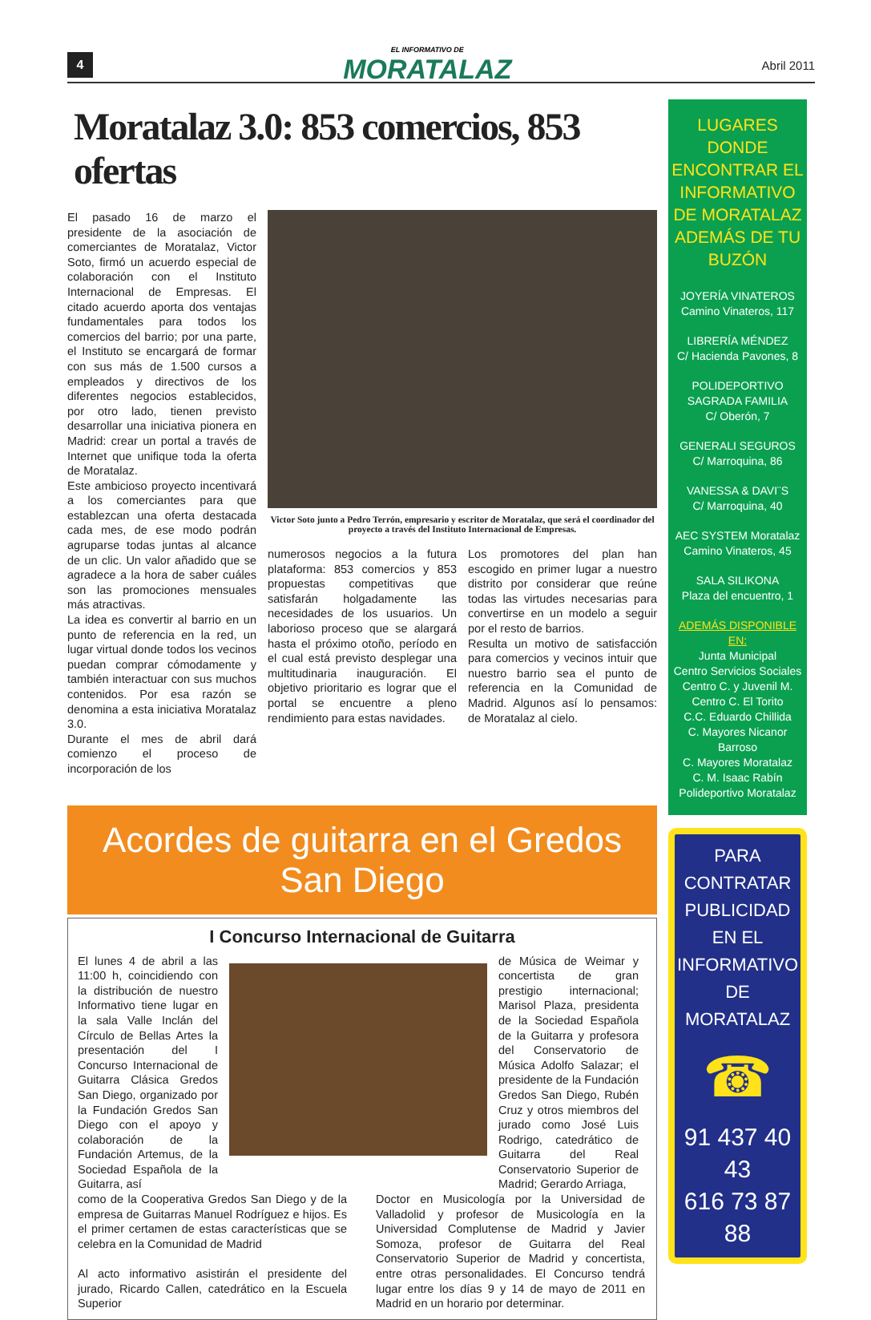4
EL INFORMATIVO DE
MORATALAZ
Abril 2011
Moratalaz 3.0: 853 comercios, 853 ofertas
El pasado 16 de marzo el presidente de la asociación de comerciantes de Moratalaz, Victor Soto, firmó un acuerdo especial de colaboración con el Instituto Internacional de Empresas. El citado acuerdo aporta dos ventajas fundamentales para todos los comercios del barrio; por una parte, el Instituto se encargará de formar con sus más de 1.500 cursos a empleados y directivos de los diferentes negocios establecidos, por otro lado, tienen previsto desarrollar una iniciativa pionera en Madrid: crear un portal a través de Internet que unifique toda la oferta de Moratalaz.
Este ambicioso proyecto incentivará a los comerciantes para que establezcan una oferta destacada cada mes, de ese modo podrán agruparse todas juntas al alcance de un clic. Un valor añadido que se agradece a la hora de saber cuáles son las promociones mensuales más atractivas.
La idea es convertir al barrio en un punto de referencia en la red, un lugar virtual donde todos los vecinos puedan comprar cómodamente y también interactuar con sus muchos contenidos. Por esa razón se denomina a esta iniciativa Moratalaz 3.0.
Durante el mes de abril dará comienzo el proceso de incorporación de los
Victor Soto junto a Pedro Terrón, empresario y escritor de Moratalaz, que será el coordinador del proyecto a través del Instituto Internacional de Empresas.
numerosos negocios a la futura plataforma: 853 comercios y 853 propuestas competitivas que satisfarán holgadamente las necesidades de los usuarios. Un laborioso proceso que se alargará hasta el próximo otoño, período en el cual está previsto desplegar una multitudinaria inauguración. El objetivo prioritario es lograr que el portal se encuentre a pleno rendimiento para estas navidades.
Los promotores del plan han escogido en primer lugar a nuestro distrito por considerar que reúne todas las virtudes necesarias para convertirse en un modelo a seguir por el resto de barrios.
Resulta un motivo de satisfacción para comercios y vecinos intuir que nuestro barrio sea el punto de referencia en la Comunidad de Madrid. Algunos así lo pensamos: de Moratalaz al cielo.
Acordes de guitarra en el Gredos San Diego
I Concurso Internacional de Guitarra
El lunes 4 de abril a las 11:00 h, coincidiendo con la distribución de nuestro Informativo tiene lugar en la sala Valle Inclán del Círculo de Bellas Artes la presentación del I Concurso Internacional de Guitarra Clásica Gredos San Diego, organizado por la Fundación Gredos San Diego con el apoyo y colaboración de la Fundación Artemus, de la Sociedad Española de la Guitarra, así
de Música de Weimar y concertista de gran prestigio internacional; Marisol Plaza, presidenta de la Sociedad Española de la Guitarra y profesora del Conservatorio de Música Adolfo Salazar; el presidente de la Fundación Gredos San Diego, Rubén Cruz y otros miembros del jurado como José Luis Rodrigo, catedrático de Guitarra del Real Conservatorio Superior de Madrid; Gerardo Arriaga,
como de la Cooperativa Gredos San Diego y de la empresa de Guitarras Manuel Rodríguez e hijos. Es el primer certamen de estas características que se celebra en la Comunidad de Madrid
Al acto informativo asistirán el presidente del jurado, Ricardo Callen, catedrático en la Escuela Superior
Doctor en Musicología por la Universidad de Valladolid y profesor de Musicología en la Universidad Complutense de Madrid y Javier Somoza, profesor de Guitarra del Real Conservatorio Superior de Madrid y concertista, entre otras personalidades. El Concurso tendrá lugar entre los días 9 y 14 de mayo de 2011 en Madrid en un horario por determinar.
LUGARES DONDE ENCONTRAR EL INFORMATIVO DE MORATALAZ ADEMÁS DE TU BUZÓN
JOYERÍA VINATEROS
Camino Vinateros, 117
LIBRERÍA MÉNDEZ
C/ Hacienda Pavones, 8
POLIDEPORTIVO SAGRADA FAMILIA
C/ Oberón, 7
GENERALI SEGUROS
C/ Marroquina, 86
VANESSA & DAVI¨S
C/ Marroquina, 40
AEC SYSTEM Moratalaz
Camino Vinateros, 45
SALA SILIKONA
Plaza del encuentro, 1
ADEMÁS DISPONIBLE EN:
Junta Municipal
Centro Servicios Sociales
Centro C. y Juvenil M.
Centro C. El Torito
C.C. Eduardo Chillida
C. Mayores Nicanor Barroso
C. Mayores Moratalaz
C. M. Isaac Rabín
Polideportivo Moratalaz
PARA
CONTRATAR
PUBLICIDAD
EN EL
INFORMATIVO
DE
MORATALAZ
☎
91 437 40 43
616 73 87 88